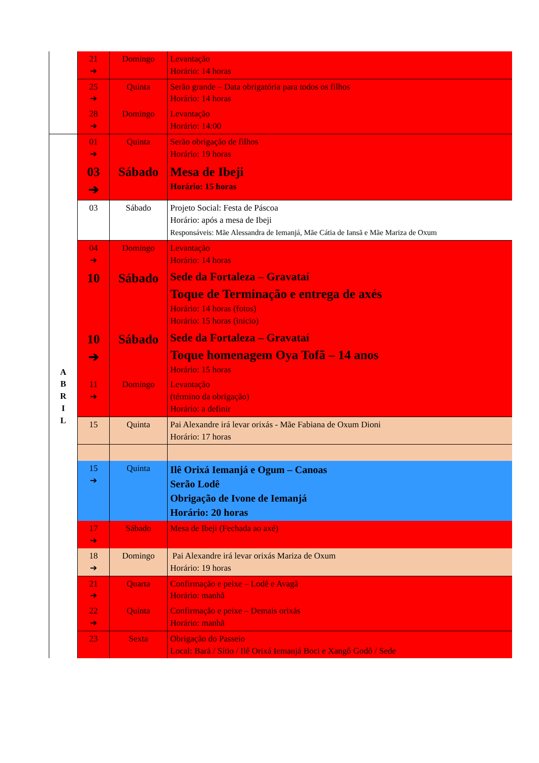| | 21 ➔ | Domingo | Levantação Horário: 14 horas |
| | 25 ➔ | Quinta | Serão grande – Data obrigatória para todos os filhos Horário: 14 horas |
| | 28 ➔ | Domingo | Levantação Horário: 14:00 |
| A B R I L | 01 ➔ | Quinta | Serão obrigação de filhos Horário: 19 horas |
| | 03 ➔ | Sábado | Mesa de Ibeji Horário: 15 horas |
| | 03 | Sábado | Projeto Social: Festa de Páscoa Horário: após a mesa de Ibeji Responsáveis: Mãe Alessandra de Iemanjá, Mãe Cátia de Iansã e Mãe Mariza de Oxum |
| | 04 ➔ | Domingo | Levantação Horário: 14 horas |
| | 10 | Sábado | Sede da Fortaleza – Gravataí Toque de Terminação e entrega de axés Horário: 14 horas (fotos) Horário: 15 horas (início) |
| | 10 ➔ | Sábado | Sede da Fortaleza – Gravataí Toque homenagem Oya Tofã – 14 anos Horário: 15 horas |
| | 11 ➔ | Domingo | Levantação (término da obrigação) Horário: a definir |
| | 15 | Quinta | Pai Alexandre irá levar orixás - Mãe Fabiana de Oxum Dioni Horário: 17 horas |
| | 15 ➔ | Quinta | Ilê Orixá Iemanjá e Ogum – Canoas Serão Lodê Obrigação de Ivone de Iemanjá Horário: 20 horas |
| | 17 ➔ | Sábado | Mesa de Ibeji (Fechada ao axé) |
| | 18 ➔ | Domingo | Pai Alexandre irá levar orixás Mariza de Oxum Horário: 19 horas |
| | 21 ➔ | Quarta | Confirmação e peixe – Lodê e Avagã Horário: manhã |
| | 22 ➔ | Quinta | Confirmação e peixe – Demais orixás Horário: manhã |
| | 23 | Sexta | Obrigação do Passeio Local: Bará / Sítio / Ilê Orixá Iemanjá Boci e Xangô Godô / Sede |